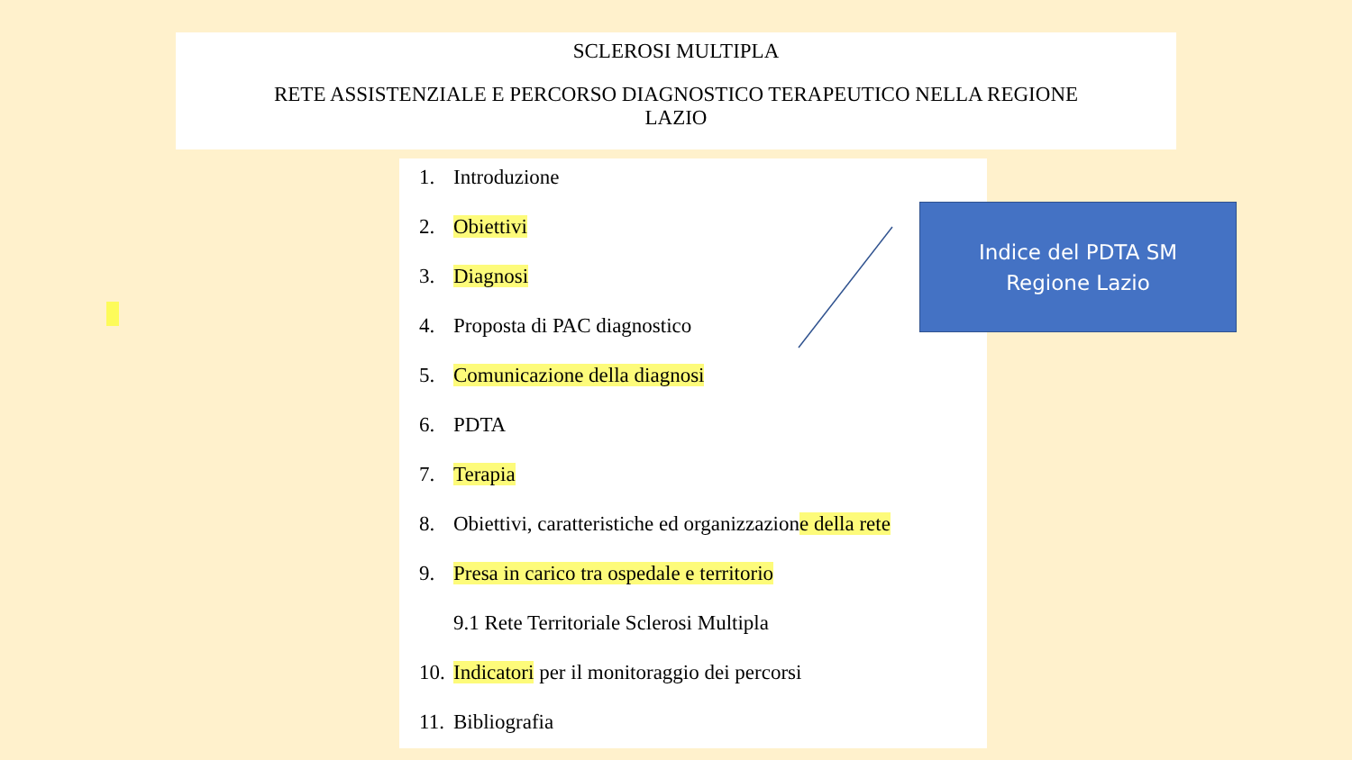SCLEROSI MULTIPLA
RETE ASSISTENZIALE E PERCORSO DIAGNOSTICO TERAPEUTICO NELLA REGIONE
LAZIO
1. Introduzione
2. Obiettivi
3. Diagnosi
4. Proposta di PAC diagnostico
5. Comunicazione della diagnosi
6. PDTA
7. Terapia
8. Obiettivi, caratteristiche ed organizzazione della rete
9. Presa in carico tra ospedale e territorio
9.1 Rete Territoriale Sclerosi Multipla
10. Indicatori per il monitoraggio dei percorsi
11. Bibliografia
Indice del PDTA SM
Regione Lazio